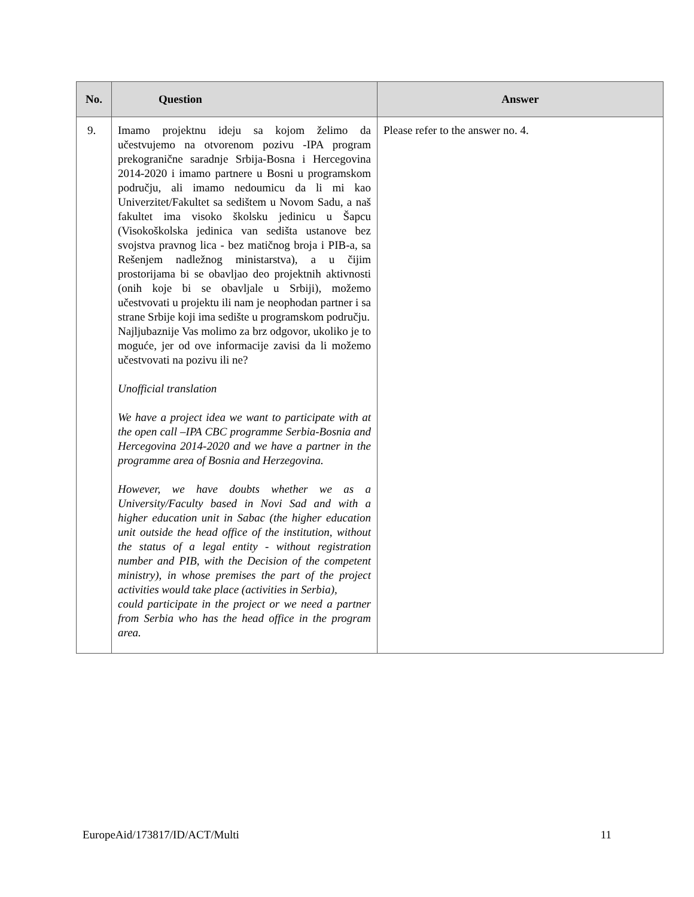| No. | Question | Answer |
| --- | --- | --- |
| 9. | Imamo projektnu ideju sa kojom želimo da učestvujemo na otvorenom pozivu -IPA program prekogranične saradnje Srbija-Bosna i Hercegovina 2014-2020 i imamo partnere u Bosni u programskom području, ali imamo nedoumicu da li mi kao Univerzitet/Fakultet sa sedištem u Novom Sadu, a naš fakultet ima visoko školsku jedinicu u Šapcu (Visokoškolska jedinica van sedišta ustanove bez svojstva pravnog lica - bez matičnog broja i PIB-a, sa Rešenjem nadležnog ministarstva), a u čijim prostorijama bi se obavljao deo projektnih aktivnosti (onih koje bi se obavljale u Srbiji), možemo učestvovati u projektu ili nam je neophodan partner i sa strane Srbije koji ima sedište u programskom području. Najljubaznije Vas molimo za brz odgovor, ukoliko je to moguće, jer od ove informacije zavisi da li možemo učestvovati na pozivu ili ne? Unofficial translation We have a project idea we want to participate with at the open call –IPA CBC programme Serbia-Bosnia and Hercegovina 2014-2020 and we have a partner in the programme area of Bosnia and Herzegovina. However, we have doubts whether we as a University/Faculty based in Novi Sad and with a higher education unit in Sabac (the higher education unit outside the head office of the institution, without the status of a legal entity - without registration number and PIB, with the Decision of the competent ministry), in whose premises the part of the project activities would take place (activities in Serbia), could participate in the project or we need a partner from Serbia who has the head office in the program area. | Please refer to the answer no. 4. |
EuropeAid/173817/ID/ACT/Multi 11